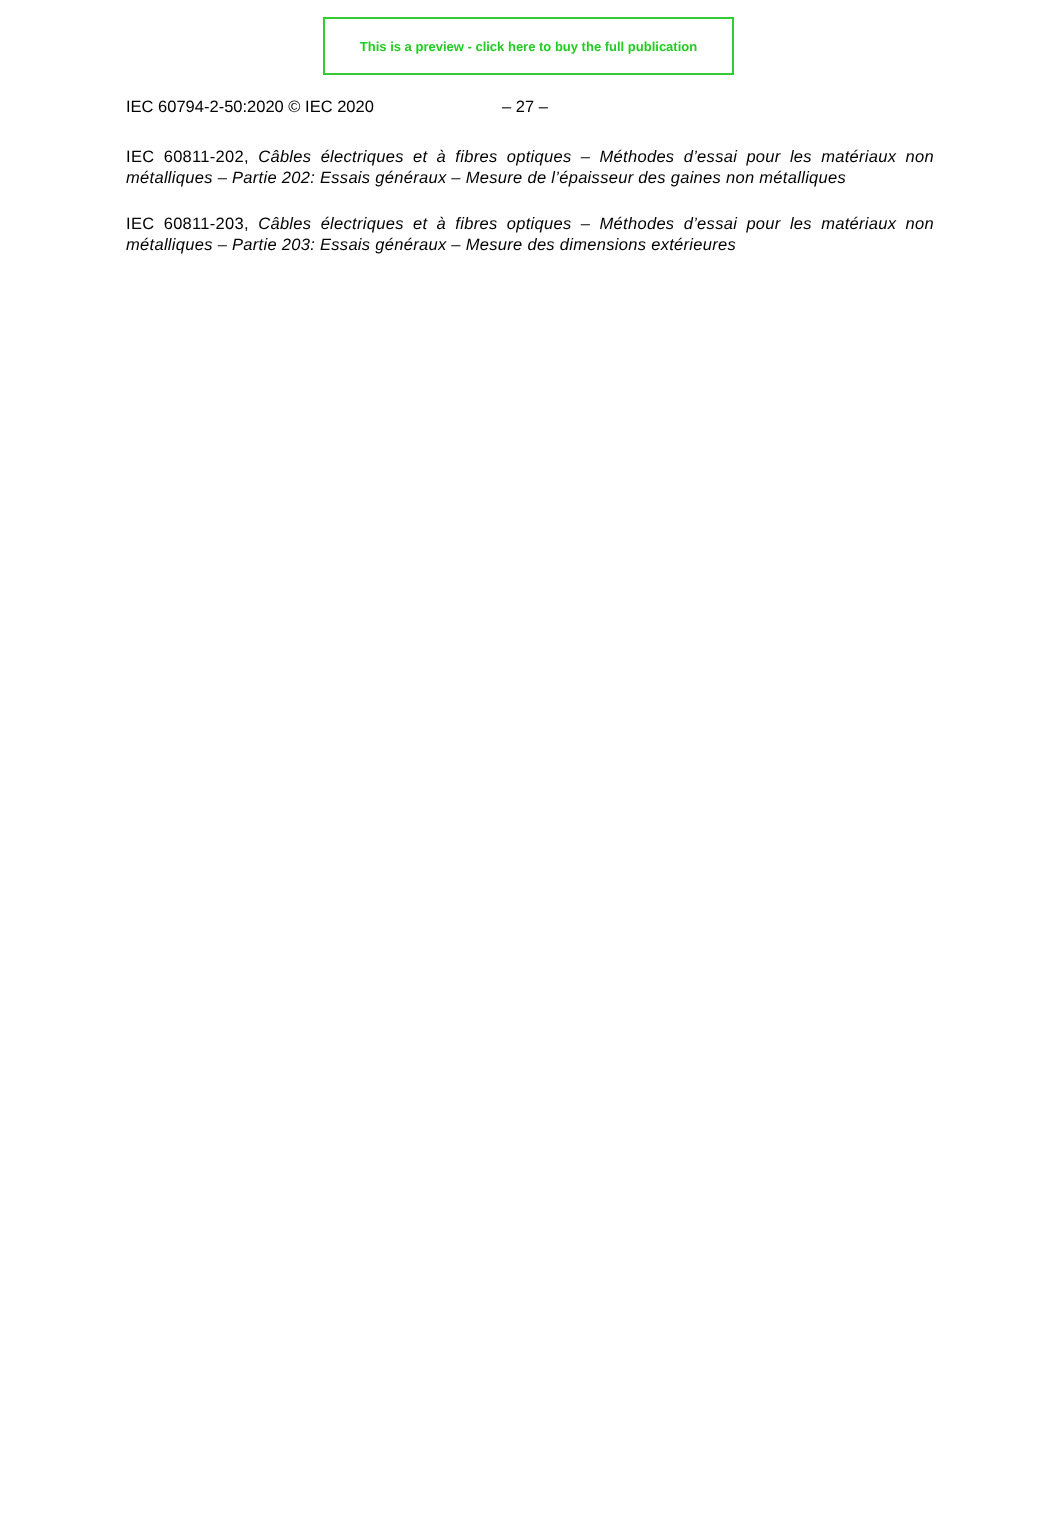This is a preview - click here to buy the full publication
IEC 60794-2-50:2020 © IEC 2020 – 27 –
IEC 60811-202, Câbles électriques et à fibres optiques – Méthodes d’essai pour les matériaux non métalliques – Partie 202: Essais généraux – Mesure de l’épaisseur des gaines non métalliques
IEC 60811-203, Câbles électriques et à fibres optiques – Méthodes d’essai pour les matériaux non métalliques – Partie 203: Essais généraux – Mesure des dimensions extérieures